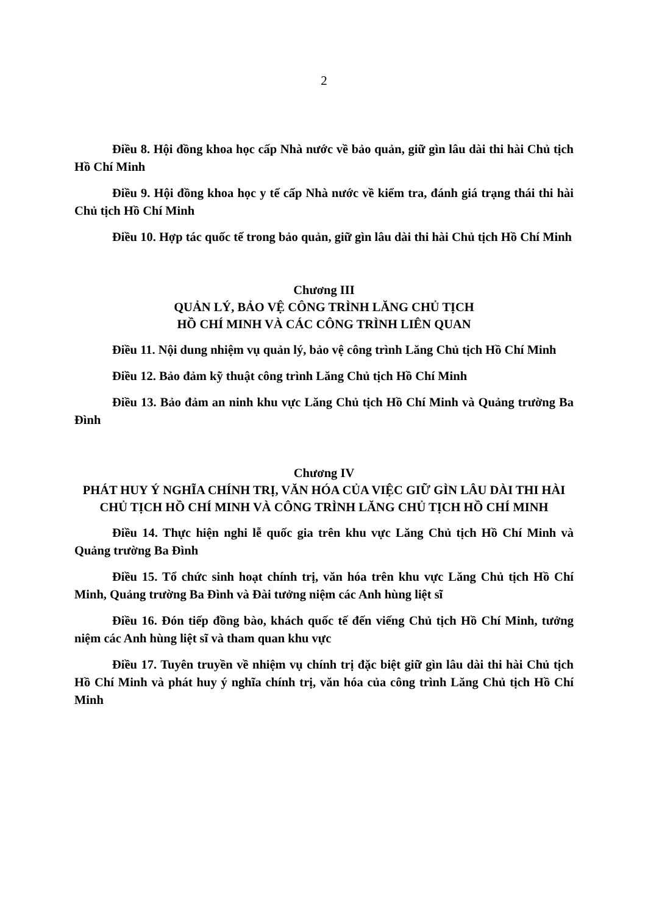2
Điều 8. Hội đồng khoa học cấp Nhà nước về bảo quản, giữ gìn lâu dài thi hài Chủ tịch Hồ Chí Minh
Điều 9. Hội đồng khoa học y tế cấp Nhà nước về kiểm tra, đánh giá trạng thái thi hài Chủ tịch Hồ Chí Minh
Điều 10. Hợp tác quốc tế trong bảo quản, giữ gìn lâu dài thi hài Chủ tịch Hồ Chí Minh
Chương III
QUẢN LÝ, BẢO VỆ CÔNG TRÌNH LĂNG CHỦ TỊCH
HỒ CHÍ MINH VÀ CÁC CÔNG TRÌNH LIÊN QUAN
Điều 11. Nội dung nhiệm vụ quản lý, bảo vệ công trình Lăng Chủ tịch Hồ Chí Minh
Điều 12. Bảo đảm kỹ thuật công trình Lăng Chủ tịch Hồ Chí Minh
Điều 13. Bảo đảm an ninh khu vực Lăng Chủ tịch Hồ Chí Minh và Quảng trường Ba Đình
Chương IV
PHÁT HUY Ý NGHĨA CHÍNH TRỊ, VĂN HÓA CỦA VIỆC GIỮ GÌN LÂU DÀI THI HÀI CHỦ TỊCH HỒ CHÍ MINH VÀ CÔNG TRÌNH LĂNG CHỦ TỊCH HỒ CHÍ MINH
Điều 14. Thực hiện nghi lễ quốc gia trên khu vực Lăng Chủ tịch Hồ Chí Minh và Quảng trường Ba Đình
Điều 15. Tổ chức sinh hoạt chính trị, văn hóa trên khu vực Lăng Chủ tịch Hồ Chí Minh, Quảng trường Ba Đình và Đài tưởng niệm các Anh hùng liệt sĩ
Điều 16. Đón tiếp đồng bào, khách quốc tế đến viếng Chủ tịch Hồ Chí Minh, tưởng niệm các Anh hùng liệt sĩ và tham quan khu vực
Điều 17. Tuyên truyền về nhiệm vụ chính trị đặc biệt giữ gìn lâu dài thi hài Chủ tịch Hồ Chí Minh và phát huy ý nghĩa chính trị, văn hóa của công trình Lăng Chủ tịch Hồ Chí Minh